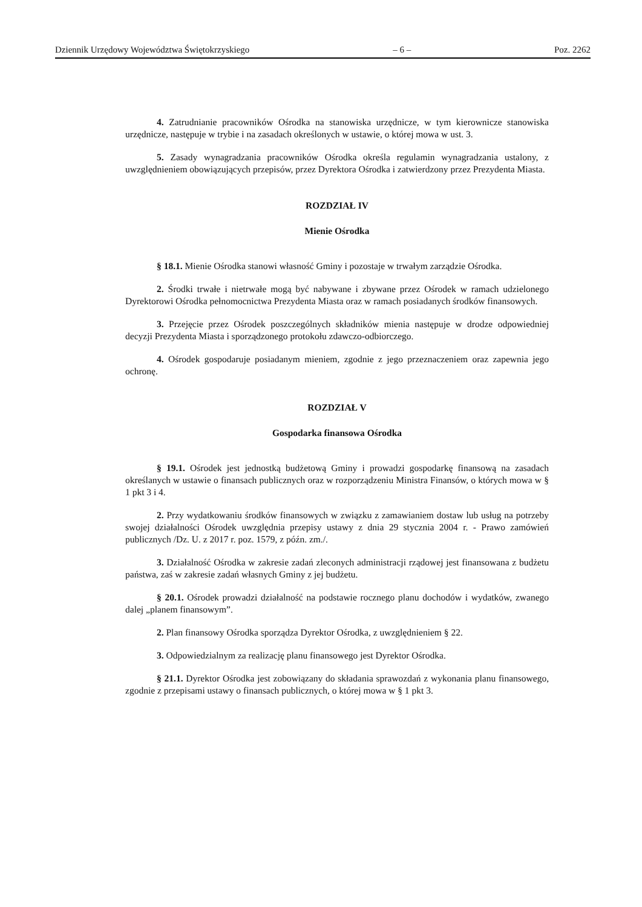Dziennik Urzędowy Województwa Świętokrzyskiego – 6 – Poz. 2262
4. Zatrudnianie pracowników Ośrodka na stanowiska urzędnicze, w tym kierownicze stanowiska urzędnicze, następuje w trybie i na zasadach określonych w ustawie, o której mowa w ust. 3.
5. Zasady wynagradzania pracowników Ośrodka określa regulamin wynagradzania ustalony, z uwzględnieniem obowiązujących przepisów, przez Dyrektora Ośrodka i zatwierdzony przez Prezydenta Miasta.
ROZDZIAŁ IV
Mienie Ośrodka
§ 18.1. Mienie Ośrodka stanowi własność Gminy i pozostaje w trwałym zarządzie Ośrodka.
2. Środki trwałe i nietrwałe mogą być nabywane i zbywane przez Ośrodek w ramach udzielonego Dyrektorowi Ośrodka pełnomocnictwa Prezydenta Miasta oraz w ramach posiadanych środków finansowych.
3. Przejęcie przez Ośrodek poszczególnych składników mienia następuje w drodze odpowiedniej decyzji Prezydenta Miasta i sporządzonego protokołu zdawczo-odbiorczego.
4. Ośrodek gospodaruje posiadanym mieniem, zgodnie z jego przeznaczeniem oraz zapewnia jego ochronę.
ROZDZIAŁ V
Gospodarka finansowa Ośrodka
§ 19.1. Ośrodek jest jednostką budżetową Gminy i prowadzi gospodarkę finansową na zasadach określanych w ustawie o finansach publicznych oraz w rozporządzeniu Ministra Finansów, o których mowa w § 1 pkt 3 i 4.
2. Przy wydatkowaniu środków finansowych w związku z zamawianiem dostaw lub usług na potrzeby swojej działalności Ośrodek uwzględnia przepisy ustawy z dnia 29 stycznia 2004 r. - Prawo zamówień publicznych /Dz. U. z 2017 r. poz. 1579, z późn. zm./.
3. Działalność Ośrodka w zakresie zadań zleconych administracji rządowej jest finansowana z budżetu państwa, zaś w zakresie zadań własnych Gminy z jej budżetu.
§ 20.1. Ośrodek prowadzi działalność na podstawie rocznego planu dochodów i wydatków, zwanego dalej „planem finansowym”.
2. Plan finansowy Ośrodka sporządza Dyrektor Ośrodka, z uwzględnieniem § 22.
3. Odpowiedzialnym za realizację planu finansowego jest Dyrektor Ośrodka.
§ 21.1. Dyrektor Ośrodka jest zobowiązany do składania sprawozdań z wykonania planu finansowego, zgodnie z przepisami ustawy o finansach publicznych, o której mowa w § 1 pkt 3.